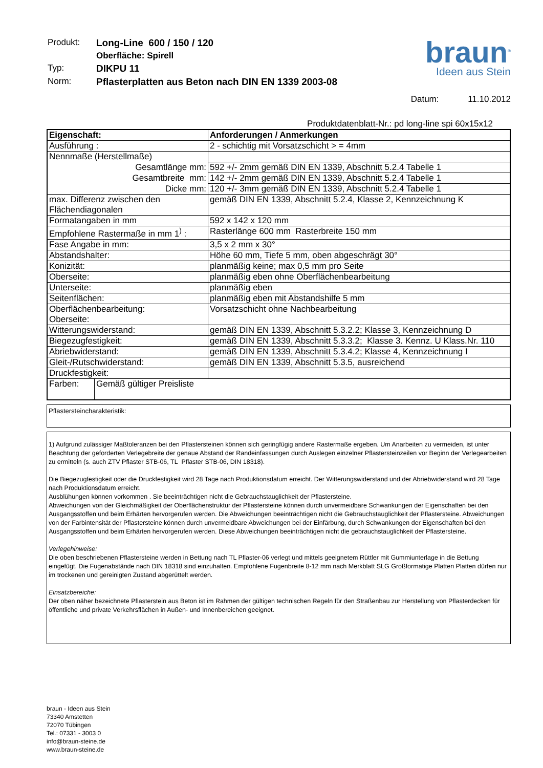| Produkt: | Long-Line 600 / 150 / 120 |
| | Oberfläche: Spirell |
| Typ: | DIKPU 11 |
| Norm: | Pflasterplatten aus Beton nach DIN EN 1339 2003-08 |
braun<sup>®</sup>
Ideen aus Stein
Datum: 11.10.2012
Produktdatenblatt-Nr.: pd long-line spi 60x15x12
| Eigenschaft: | | Anforderungen / Anmerkungen |
| Ausführung : | | 2 - schichtig mit Vorsatzschicht > = 4mm |
| Nennmaße (Herstellmaße) | | |
| Gesamtlänge mm: | | 592 +/- 2mm gemäß DIN EN 1339, Abschnitt 5.2.4 Tabelle 1 |
| Gesamtbreite mm: | | 142 +/- 2mm gemäß DIN EN 1339, Abschnitt 5.2.4 Tabelle 1 |
| Dicke mm: | | 120 +/- 3mm gemäß DIN EN 1339, Abschnitt 5.2.4 Tabelle 1 |
| max. Differenz zwischen den Flächendiagonalen | | gemäß DIN EN 1339, Abschnitt 5.2.4, Klasse 2, Kennzeichnung K |
| Formatangaben in mm | | 592 x 142 x 120 mm |
| Empfohlene Rastermaße in mm 1<sup>)</sup> : | | Rasterlänge 600 mm Rasterbreite 150 mm |
| Fase Angabe in mm: | | 3,5 x 2 mm x 30° |
| Abstandshalter: | | Höhe 60 mm, Tiefe 5 mm, oben abgeschrägt 30° |
| Konizität: | | planmäßig keine; max 0,5 mm pro Seite |
| Oberseite: | | planmäßig eben ohne Oberflächenbearbeitung |
| Unterseite: | | planmäßig eben |
| Seitenflächen: | | planmäßig eben mit Abstandshilfe 5 mm |
| Oberflächenbearbeitung: Oberseite: | | Vorsatzschicht ohne Nachbearbeitung |
| Witterungswiderstand: | | gemäß DIN EN 1339, Abschnitt 5.3.2.2; Klasse 3, Kennzeichnung D |
| Biegezugfestigkeit: | | gemäß DIN EN 1339, Abschnitt 5.3.3.2; Klasse 3. Kennz. U Klass.Nr. 110 |
| Abriebwiderstand: | | gemäß DIN EN 1339, Abschnitt 5.3.4.2; Klasse 4, Kennzeichnung I |
| Gleit-/Rutschwiderstand: | | gemäß DIN EN 1339, Abschnitt 5.3.5, ausreichend |
| Druckfestigkeit: | | |
| Farben: | Gemäß gültiger Preisliste | |
Pflastersteincharakteristik:
1) Aufgrund zulässiger Maßtoleranzen bei den Pflastersteinen können sich geringfügig andere Rastermaße ergeben. Um Anarbeiten zu vermeiden, ist unter Beachtung der geforderten Verlegebreite der genaue Abstand der Randeinfassungen durch Auslegen einzelner Pflastersteinzeilen vor Beginn der Verlegearbeiten zu ermitteln (s. auch ZTV Pflaster STB-06, TL Pflaster STB-06, DIN 18318).
Die Biegezugfestigkeit oder die Druckfestigkeit wird 28 Tage nach Produktionsdatum erreicht. Der Witterungswiderstand und der Abriebwiderstand wird 28 Tage nach Produktionsdatum erreicht.
Ausblühungen können vorkommen . Sie beeinträchtigen nicht die Gebrauchstauglichkeit der Pflastersteine.
Abweichungen von der Gleichmäßigkeit der Oberflächenstruktur der Pflastersteine können durch unvermeidbare Schwankungen der Eigenschaften bei den Ausgangsstoffen und beim Erhärten hervorgerufen werden. Die Abweichungen beeinträchtigen nicht die Gebrauchstauglichkeit der Pflastersteine. Abweichungen von der Farbintensität der Pflastersteine können durch unvermeidbare Abweichungen bei der Einfärbung, durch Schwankungen der Eigenschaften bei den Ausgangsstoffen und beim Erhärten hervorgerufen werden. Diese Abweichungen beeinträchtigen nicht die gebrauchstauglichkeit der Pflastersteine.
Verlegehinweise:
Die oben beschriebenen Pflastersteine werden in Bettung nach TL Pflaster-06 verlegt und mittels geeignetem Rüttler mit Gummiunterlage in die Bettung eingefügt. Die Fugenabstände nach DIN 18318 sind einzuhalten. Empfohlene Fugenbreite 8-12 mm nach Merkblatt SLG Großformatige Platten Platten dürfen nur im trockenen und gereinigten Zustand abgerüttelt werden.
Einsatzbereiche:
Der oben näher bezeichnete Pflasterstein aus Beton ist im Rahmen der gültigen technischen Regeln für den Straßenbau zur Herstellung von Pflasterdecken für öffentliche und private Verkehrsflächen in Außen- und Innenbereichen geeignet.
braun - Ideen aus Stein
73340 Amstetten
72070 Tübingen
Tel.: 07331 - 3003 0
info@braun-steine.de
www.braun-steine.de